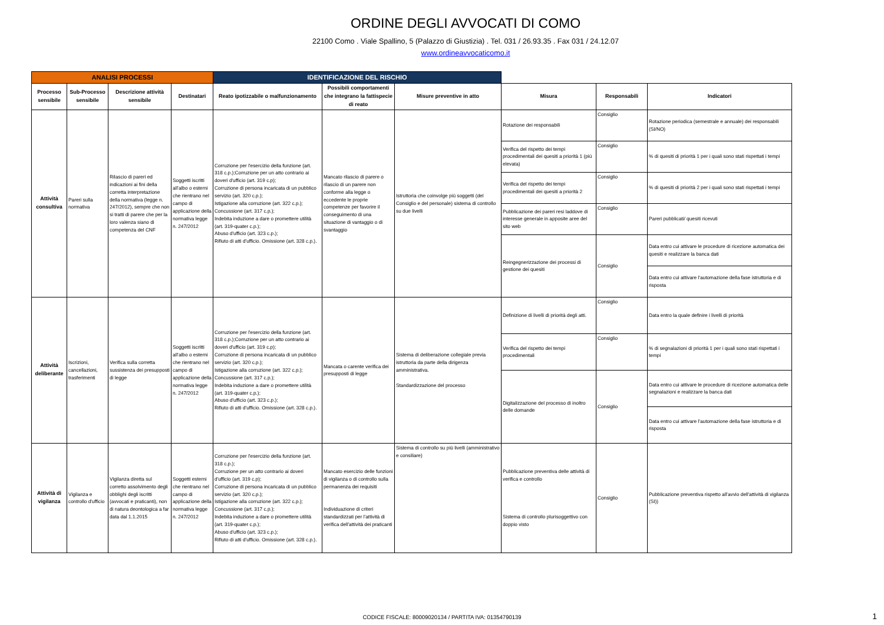ORDINE DEGLI AVVOCATI DI COMO
22100 Como . Viale Spallino, 5 (Palazzo di Giustizia) . Tel. 031 / 26.93.35 . Fax 031 / 24.12.07
www.ordineavvocaticomo.it
| ANALISI PROCESSI | | | | IDENTIFICAZIONE DEL RISCHIO | | | | | |
| Processo sensibile | Sub-Processo sensibile | Descrizione attività sensibile | Destinatari | Reato ipotizzabile o malfunzionamento | Possibili comportamenti che integrano la fattispecie di reato | Misure preventive in atto | Misura | Responsabili | Indicatori |
| Attività consultiva | Pareri sulla normativa | Rilascio di pareri ed indicazioni ai fini della corretta interpretazione della normativa (legge n. 247/2012), sempre che non si tratti di parere che per la loro valenza siano di competenza del CNF | Soggetti iscritti all'albo o esterni che rientrano nel campo di applicazione della normativa legge n. 247/2012 | Corruzione per l'esercizio della funzione (art. 318 c.p.);Corruzione per un atto contrario ai doveri d'ufficio (art. 319 c.p); Corruzione di persona incaricata di un pubblico servizio (art. 320 c.p.); Istigazione alla corruzione (art. 322 c.p.); Concussione (art. 317 c.p.); Indebita induzione a dare o promettere utilità (art. 319-quater c.p.); Abuso d'ufficio (art. 323 c.p.); Rifiuto di atti d'ufficio. Omissione (art. 328 c.p.). | Mancato rilascio di parere o rilascio di un parere non conforme alla legge o eccedente le proprie competenze per favorire il conseguimento di una situazione di vantaggio o di svantaggio | Istruttoria che coinvolge più soggetti (del Consiglio e del personale) sistema di controllo su due livelli | Rotazione dei responsabili | Consiglio | Rotazione periodica (semestrale e annuale) dei responsabili (SI/NO) |
| | | | | | | | Verifica del rispetto dei tempi procedimentali dei quesiti a priorità 1 (più elevata) | Consiglio | % di quesiti di priorità 1 per i quali sono stati rispettati i tempi |
| | | | | | | | Verifica del rispetto dei tempi procedimentali dei quesiti a priorità 2 | Consiglio | % di quesiti di priorità 2 per i quali sono stati rispettati i tempi |
| | | | | | | | Pubblicazione dei pareri resi laddove di interesse generale in apposite aree del sito web | Consiglio | Pareri pubblicati/ quesiti ricevuti |
| | | | | | | | Reingegnerizzazione dei processi di gestione dei quesiti | Consiglio | Data entro cui attivare le procedure di ricezione automatica dei quesiti e realizzare la banca dati |
| | | | | | | | | | Data entro cui attivare l'automazione della fase istruttoria e di risposta |
| Attività deliberante | Iscrizioni, cancellazioni, trasferimenti | Verifica sulla corretta sussistenza dei presupposti di legge | Soggetti iscritti all'albo o esterni che rientrano nel campo di applicazione della normativa legge n. 247/2012 | Corruzione per l'esercizio della funzione (art. 318 c.p.);Corruzione per un atto contrario ai doveri d'ufficio (art. 319 c.p); Corruzione di persona incaricata di un pubblico servizio (art. 320 c.p.); Istigazione alla corruzione (art. 322 c.p.); Concussione (art. 317 c.p.); Indebita induzione a dare o promettere utilità (art. 319-quater c.p.); Abuso d'ufficio (art. 323 c.p.); Rifiuto di atti d'ufficio. Omissione (art. 328 c.p.). | Mancata o carente verifica dei presupposti di legge | Sistema di deliberazione collegiale previa istruttoria da parte della dirigenza amministrativa. Standardizzazione del processo | Definizione di livelli di priorità degli atti. | Consiglio | Data entro la quale definire i livelli di priorità |
| | | | | | | | Verifica del rispetto dei tempi procedimentali | Consiglio | % di segnalazioni di priorità 1 per i quali sono stati rispettati i tempi |
| | | | | | | | Digitalizzazione del processo di inoltro delle domande | Consiglio | Data entro cui attivare le procedure di ricezione automatica delle segnalazioni e realizzare la banca dati |
| | | | | | | | | | Data entro cui attivare l'automazione della fase istruttoria e di risposta |
| Attività di vigilanza | Vigilanza e controllo d'ufficio | Vigilanza diretta sul corretto assolvimento degli obblighi degli iscritti (avvocati e praticanti), non di natura deontologica a far data dal 1.1.2015 | Soggetti esterni che rientrano nel campo di applicazione della normativa legge n. 247/2012 | Corruzione per l'esercizio della funzione (art. 318 c.p.); Corruzione per un atto contrario ai doveri d'ufficio (art. 319 c.p); Corruzione di persona incaricata di un pubblico servizio (art. 320 c.p.); Istigazione alla corruzione (art. 322 c.p.); Concussione (art. 317 c.p.); Indebita induzione a dare o promettere utilità (art. 319-quater c.p.); Abuso d'ufficio (art. 323 c.p.); Rifiuto di atti d'ufficio. Omissione (art. 328 c.p.). | Mancato esercizio delle funzioni di vigilanza o di controllo sulla permanenza dei requisiti Individuazione di criteri standardizzati per l'attività di verifica dell'attività dei praticanti | Sistema di controllo su più livelli (amministrativo e consiliare) | Pubblicazione preventiva delle attività di verifica e controllo Sistema di controllo plurisoggettivo con doppio visto | Consiglio | Pubblicazione preventiva rispetto all'avvio dell'attività di vigilanza (SI)) |
CODICE FISCALE: 80009020134 / PARTITA IVA: 01354790139
1